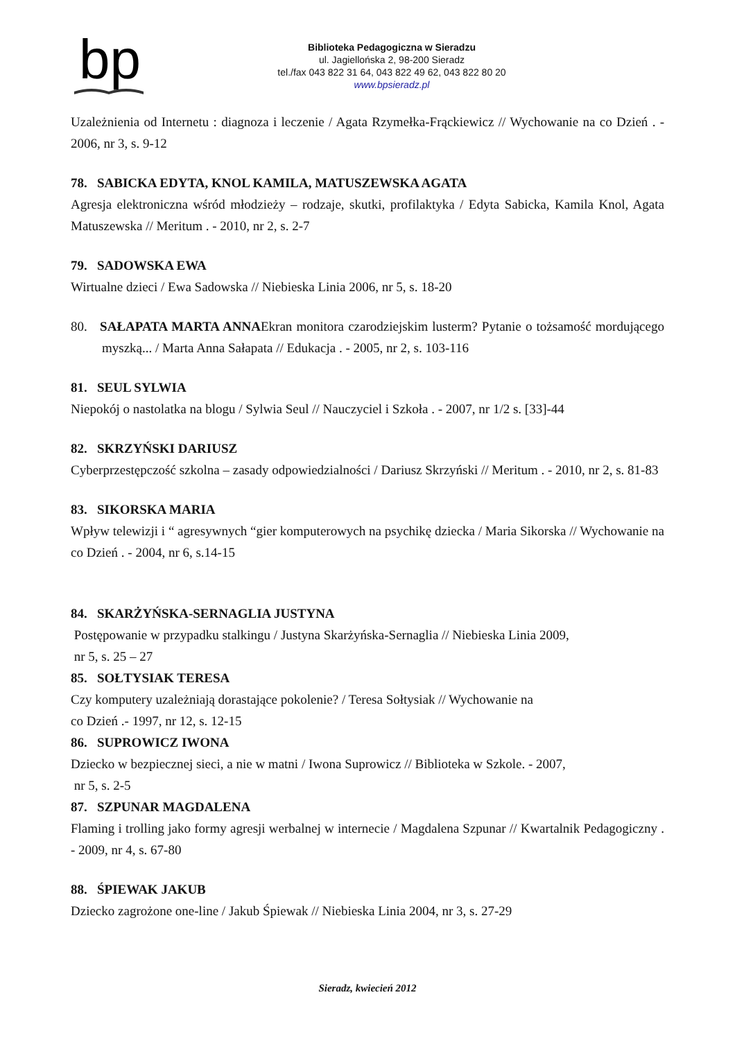bp
Biblioteka Pedagogiczna w Sieradzu
ul. Jagiellońska 2, 98-200 Sieradz
tel./fax 043 822 31 64, 043 822 49 62, 043 822 80 20
www.bpsieradz.pl
Uzależnienia od Internetu : diagnoza i leczenie / Agata Rzymełka-Frąckiewicz // Wychowanie na co Dzień . - 2006, nr 3, s. 9-12
78. SABICKA EDYTA, KNOL KAMILA, MATUSZEWSKA AGATA
Agresja elektroniczna wśród młodzieży – rodzaje, skutki, profilaktyka / Edyta Sabicka, Kamila Knol, Agata Matuszewska // Meritum . - 2010, nr 2, s. 2-7
79. SADOWSKA EWA
Wirtualne dzieci / Ewa Sadowska // Niebieska Linia 2006, nr 5, s. 18-20
80. SAŁAPATA MARTA ANNAEkran monitora czarodziejskim lusterm? Pytanie o tożsamość mordującego myszką... / Marta Anna Sałapata // Edukacja . - 2005, nr 2, s. 103-116
81. SEUL SYLWIA
Niepokój o nastolatka na blogu / Sylwia Seul // Nauczyciel i Szkoła . - 2007, nr 1/2 s. [33]-44
82. SKRZYŃSKI DARIUSZ
Cyberprzestępczość szkolna – zasady odpowiedzialności / Dariusz Skrzyński // Meritum . - 2010, nr 2, s. 81-83
83. SIKORSKA MARIA
Wpływ telewizji i “ agresywnych “gier komputerowych na psychikę dziecka / Maria Sikorska // Wychowanie na co Dzień . - 2004, nr 6, s.14-15
84. SKARŻYŃSKA-SERNAGLIA JUSTYNA
Postępowanie w przypadku stalkingu / Justyna Skarżyńska-Sernaglia // Niebieska Linia 2009,
nr 5, s. 25 – 27
85. SOŁTYSIAK TERESA
Czy komputery uzależniają dorastające pokolenie? / Teresa Sołtysiak // Wychowanie na
co Dzień .- 1997, nr 12, s. 12-15
86. SUPROWICZ IWONA
Dziecko w bezpiecznej sieci, a nie w matni / Iwona Suprowicz // Biblioteka w Szkole. - 2007,
nr 5, s. 2-5
87. SZPUNAR MAGDALENA
Flaming i trolling jako formy agresji werbalnej w internecie / Magdalena Szpunar // Kwartalnik Pedagogiczny . - 2009, nr 4, s. 67-80
88. ŚPIEWAK JAKUB
Dziecko zagrożone one-line / Jakub Śpiewak // Niebieska Linia 2004, nr 3, s. 27-29
Sieradz, kwiecień 2012